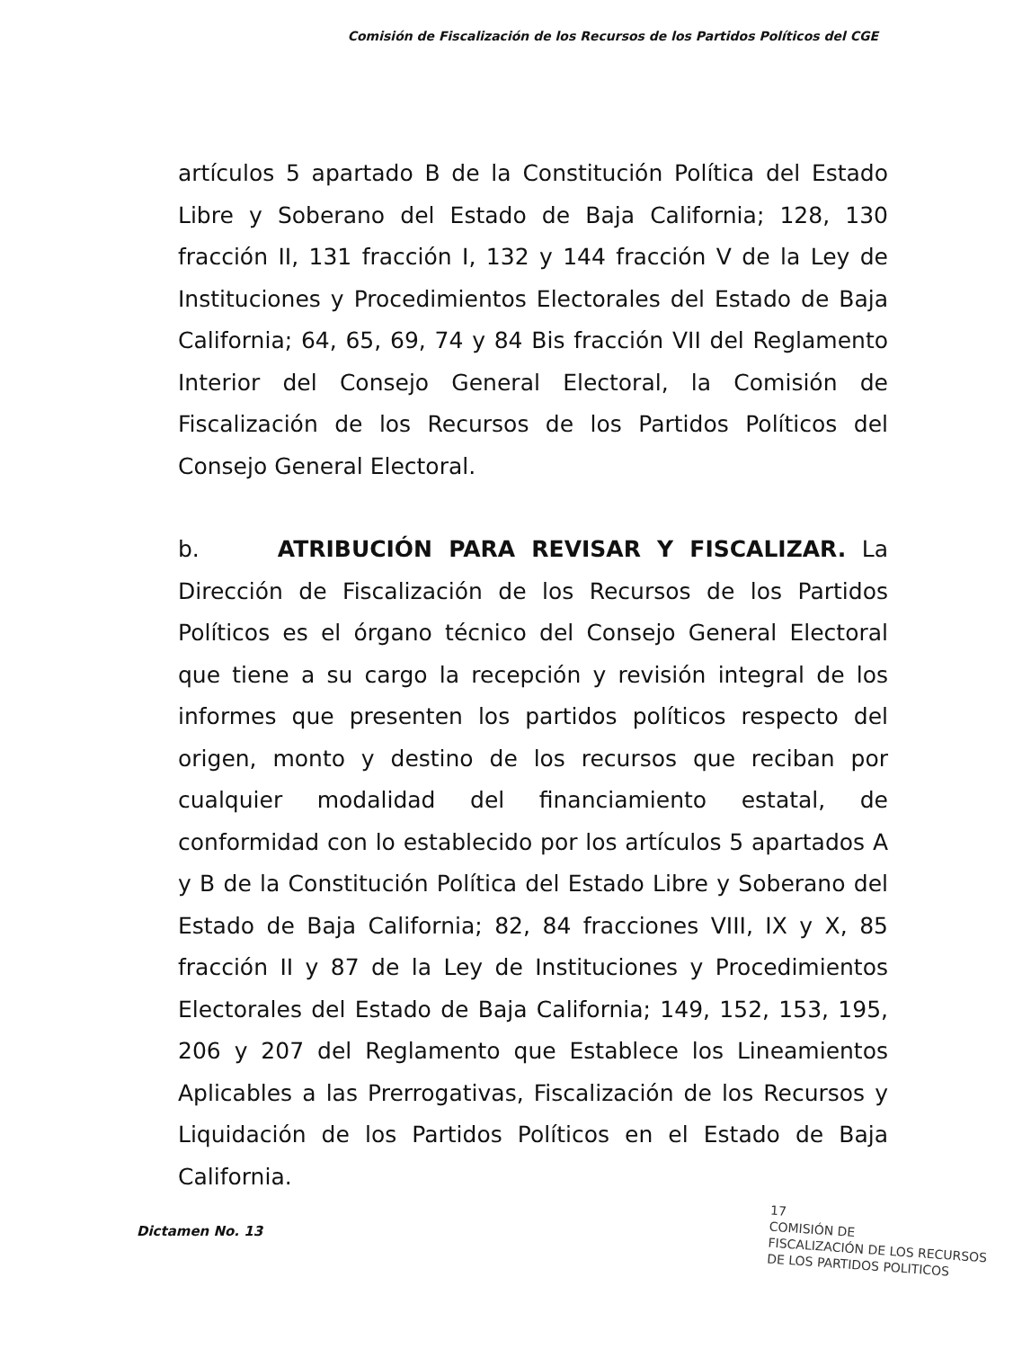Comisión de Fiscalización de los Recursos de los Partidos Políticos del CGE
artículos 5 apartado B de la Constitución Política del Estado Libre y Soberano del Estado de Baja California; 128, 130 fracción II, 131 fracción I, 132 y 144 fracción V de la Ley de Instituciones y Procedimientos Electorales del Estado de Baja California; 64, 65, 69, 74 y 84 Bis fracción VII del Reglamento Interior del Consejo General Electoral, la Comisión de Fiscalización de los Recursos de los Partidos Políticos del Consejo General Electoral.
b. ATRIBUCIÓN PARA REVISAR Y FISCALIZAR. La Dirección de Fiscalización de los Recursos de los Partidos Políticos es el órgano técnico del Consejo General Electoral que tiene a su cargo la recepción y revisión integral de los informes que presenten los partidos políticos respecto del origen, monto y destino de los recursos que reciban por cualquier modalidad del financiamiento estatal, de conformidad con lo establecido por los artículos 5 apartados A y B de la Constitución Política del Estado Libre y Soberano del Estado de Baja California; 82, 84 fracciones VIII, IX y X, 85 fracción II y 87 de la Ley de Instituciones y Procedimientos Electorales del Estado de Baja California; 149, 152, 153, 195, 206 y 207 del Reglamento que Establece los Lineamientos Aplicables a las Prerrogativas, Fiscalización de los Recursos y Liquidación de los Partidos Políticos en el Estado de Baja California.
Dictamen No. 13
17
COMISIÓN DE
FISCALIZACIÓN DE LOS RECURSOS
DE LOS PARTIDOS POLITICOS